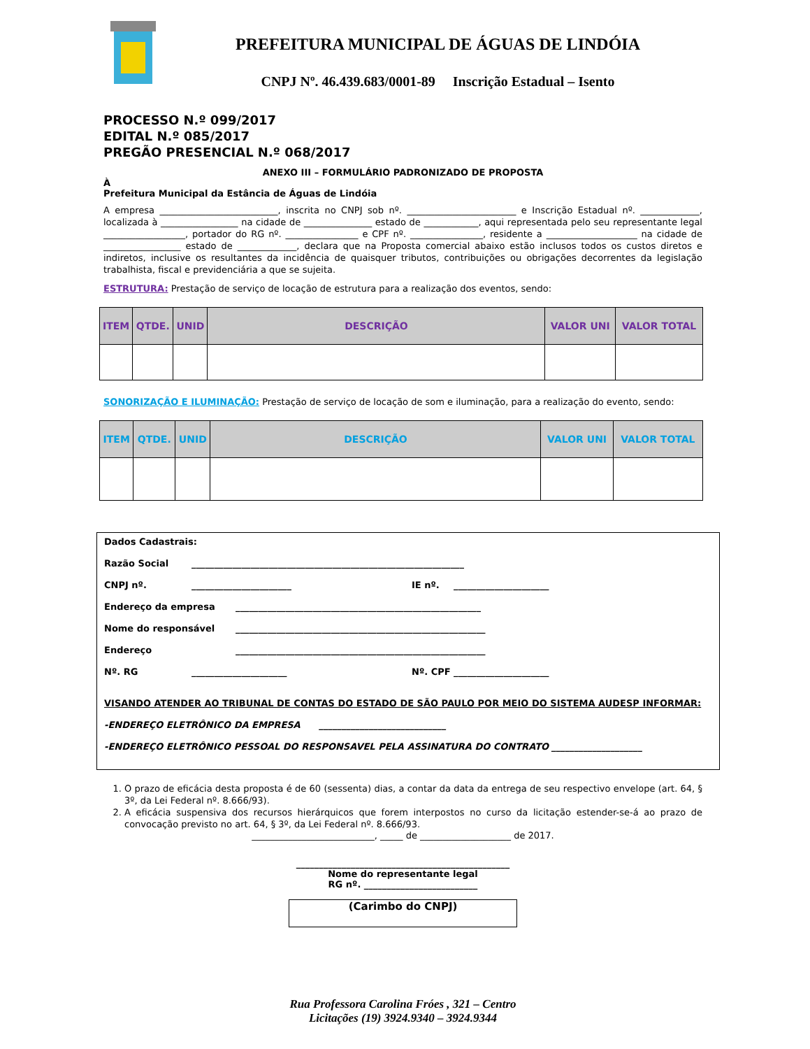PREFEITURA MUNICIPAL DE ÁGUAS DE LINDÓIA
CNPJ Nº. 46.439.683/0001-89 Inscrição Estadual – Isento
PROCESSO N.º 099/2017
EDITAL N.º 085/2017
PREGÃO PRESENCIAL N.º 068/2017
ANEXO III – FORMULÁRIO PADRONIZADO DE PROPOSTA
À
Prefeitura Municipal da Estância de Águas de Lindóia
A empresa __________________________, inscrita no CNPJ sob nº. ________________________ e Inscrição Estadual nº. _____________, localizada à _________________ na cidade de _______________ estado de ____________, aqui representada pelo seu representante legal __________________, portador do RG nº. ________________ e CPF nº. ________________, residente a ____________________ na cidade de _________________ estado de _____________, declara que na Proposta comercial abaixo estão inclusos todos os custos diretos e indiretos, inclusive os resultantes da incidência de quaisquer tributos, contribuições ou obrigações decorrentes da legislação trabalhista, fiscal e previdenciária a que se sujeita.
ESTRUTURA: Prestação de serviço de locação de estrutura para a realização dos eventos, sendo:
| ITEM | QTDE. | UNID | DESCRIÇÃO | VALOR UNI | VALOR TOTAL |
| --- | --- | --- | --- | --- | --- |
SONORIZAÇÃO E ILUMINAÇÃO: Prestação de serviço de locação de som e iluminação, para a realização do evento, sendo:
| ITEM | QTDE. | UNID | DESCRIÇÃO | VALOR UNI | VALOR TOTAL |
| --- | --- | --- | --- | --- | --- |
Dados Cadastrais:
Razão Social ____________________________________________________________
CNPJ nº. ______________________ IE nº. _____________________
Endereço da empresa ______________________________________________________
Nome do responsável _______________________________________________________
Endereço _______________________________________________________
Nº. RG _____________________ Nº. CPF _____________________
VISANDO ATENDER AO TRIBUNAL DE CONTAS DO ESTADO DE SÃO PAULO POR MEIO DO SISTEMA AUDESP INFORMAR:
-ENDEREÇO ELETRÔNICO DA EMPRESA ____________________________
-ENDEREÇO ELETRÔNICO PESSOAL DO RESPONSAVEL PELA ASSINATURA DO CONTRATO ____________________
1. O prazo de eficácia desta proposta é de 60 (sessenta) dias, a contar da data da entrega de seu respectivo envelope (art. 64, § 3º, da Lei Federal nº. 8.666/93).
2. A eficácia suspensiva dos recursos hierárquicos que forem interpostos no curso da licitação estender-se-á ao prazo de convocação previsto no art. 64, § 3º, da Lei Federal nº. 8.666/93.
___________________________, _____ de ____________________ de 2017.
_______________________________________________
Nome do representante legal
RG nº. _________________________
(Carimbo do CNPJ)
Rua Professora Carolina Fróes , 321 – Centro
Licitações (19) 3924.9340 – 3924.9344